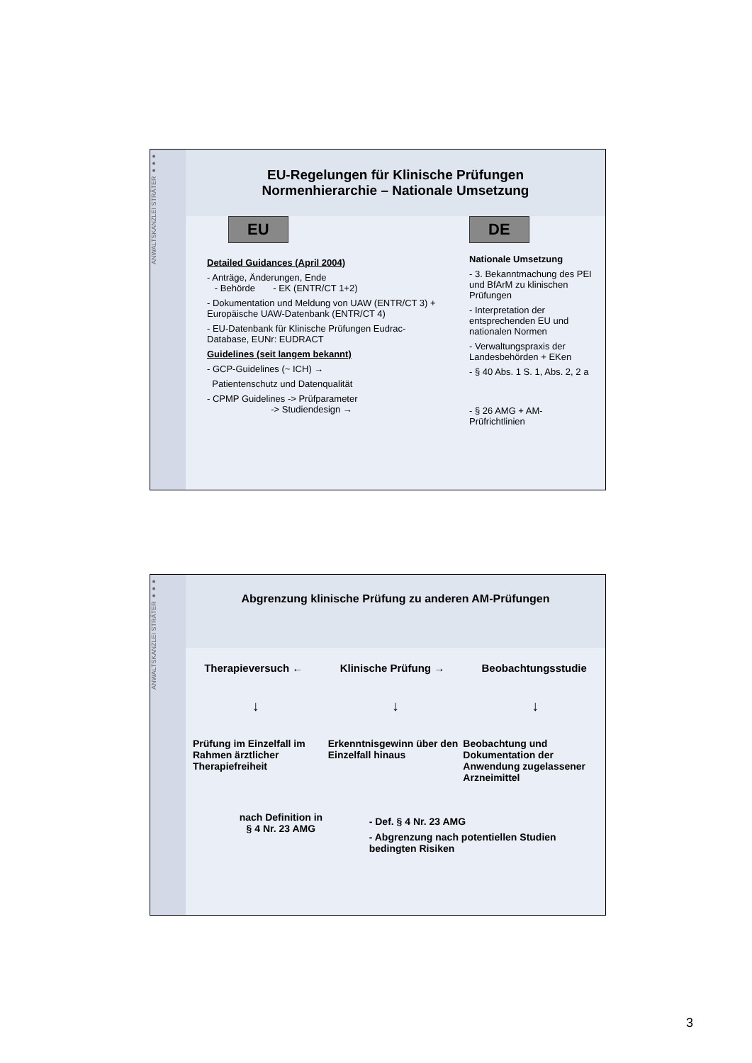ANWALTSKANZLEI STRÄTER ●●●
EU-Regelungen für Klinische Prüfungen
Normenhierarchie – Nationale Umsetzung
EU
Detailed Guidances (April 2004)
- Anträge, Änderungen, Ende
- Behörde - EK (ENTR/CT 1+2)
- Dokumentation und Meldung von UAW (ENTR/CT 3) + Europäische UAW-Datenbank (ENTR/CT 4)
- EU-Datenbank für Klinische Prüfungen Eudrac-Database, EUNr: EUDRACT
Guidelines (seit langem bekannt)
- GCP-Guidelines (~ ICH) →
Patientenschutz und Datenqualität
- CPMP Guidelines -> Prüfparameter
-> Studiendesign →
DE
Nationale Umsetzung
- 3. Bekanntmachung des PEI und BfArM zu klinischen Prüfungen
- Interpretation der entsprechenden EU und nationalen Normen
- Verwaltungspraxis der Landesbehörden + EKen
- § 40 Abs. 1 S. 1, Abs. 2, 2 a
- § 26 AMG + AM-Prüfrichtlinien
ANWALTSKANZLEI STRÄTER ●●●
Abgrenzung klinische Prüfung zu anderen AM-Prüfungen
Therapieversuch ← Klinische Prüfung → Beobachtungsstudie
↓ ↓ ↓
Prüfung im Einzelfall im Rahmen ärztlicher Therapiefreiheit
Erkenntnisgewinn über den Einzelfall hinaus
Beobachtung und Dokumentation der Anwendung zugelassener Arzneimittel
nach Definition in
§ 4 Nr. 23 AMG
- Def. § 4 Nr. 23 AMG
- Abgrenzung nach potentiellen Studien bedingten Risiken
3